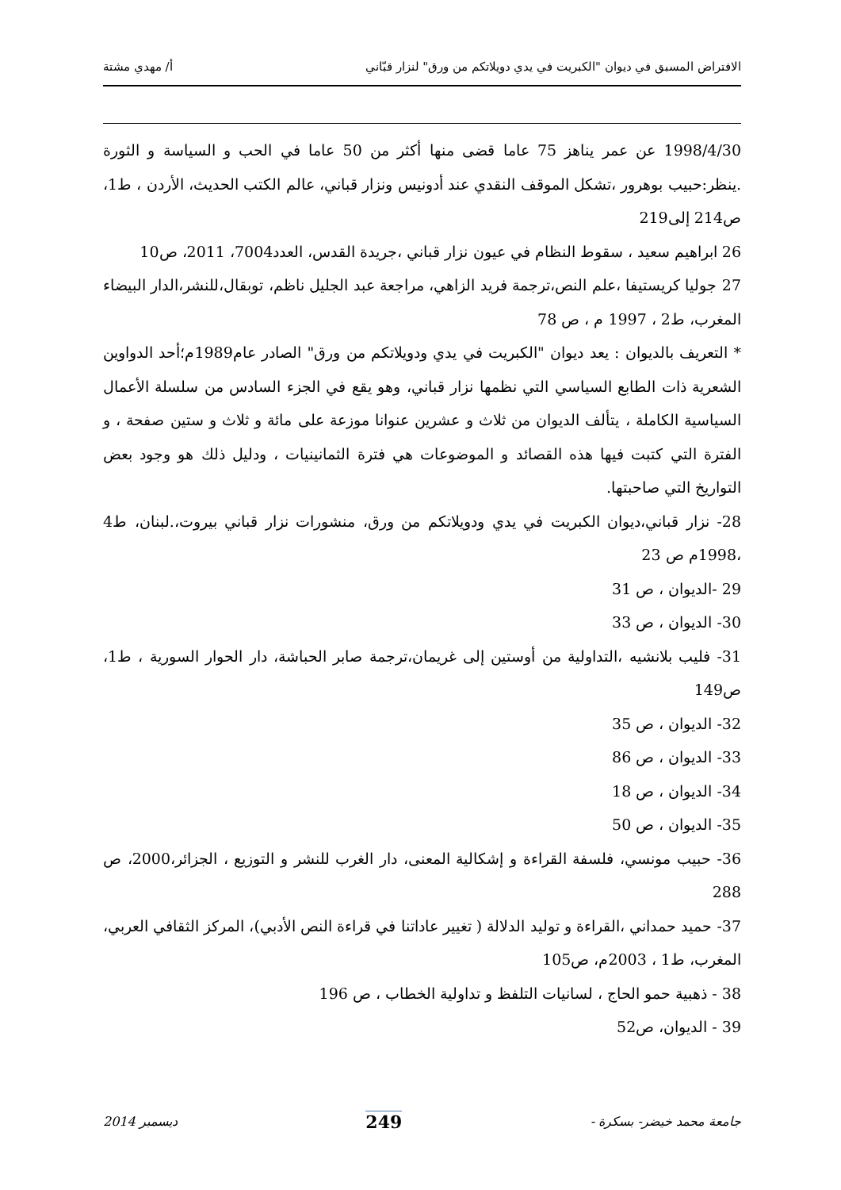الافتراض المسبق في ديوان "الكبريت في يدي دويلاتكم من ورق" لنزار قبّاني أ/ مهدي مشتة
1998/4/30 عن عمر يناهز 75 عاما قضى منها أكثر من 50 عاما في الحب و السياسة و الثورة .ينظر:حبيب بوهرور ،تشكل الموقف النقدي عند أدونيس ونزار قباني، عالم الكتب الحديث، الأردن ، ط1، ص214 إلى219
26 ابراهيم سعيد ، سقوط النظام في عيون نزار قباني ،جريدة القدس، العدد7004، 2011، ص10
27 جوليا كريستيفا ،علم النص،ترجمة فريد الزاهي، مراجعة عبد الجليل ناظم، توبقال،للنشر،الدار البيضاء المغرب، ط2 ، 1997 م ، ص 78
* التعريف بالديوان : يعد ديوان "الكبريت في يدي ودويلاتكم من ورق" الصادر عام1989م؛أحد الدواوين الشعرية ذات الطابع السياسي التي نظمها نزار قباني، وهو يقع في الجزء السادس من سلسلة الأعمال السياسية الكاملة ، يتألف الديوان من ثلاث و عشرين عنوانا موزعة على مائة و ثلاث و ستين صفحة ، و الفترة التي كتبت فيها هذه القصائد و الموضوعات هي فترة الثمانينيات ، ودليل ذلك هو وجود بعض التواريخ التي صاحبتها.
28- نزار قباني،ديوان الكبريت في يدي ودويلاتكم من ورق، منشورات نزار قباني بيروت،.لبنان، ط4 ،1998م ص 23
29 -الديوان ، ص 31
30- الديوان ، ص 33
31- فليب بلانشيه ،التداولية من أوستين إلى غريمان،ترجمة صابر الحباشة، دار الحوار السورية ، ط1، ص149
32- الديوان ، ص 35
33- الديوان ، ص 86
34- الديوان ، ص 18
35- الديوان ، ص 50
36- حبيب مونسي، فلسفة القراءة و إشكالية المعنى، دار الغرب للنشر و التوزيع ، الجزائر،2000، ص 288
37- حميد حمداني ،القراءة و توليد الدلالة ( تغيير عاداتنا في قراءة النص الأدبي)، المركز الثقافي العربي، المغرب، ط1 ، 2003م، ص105
38 - ذهبية حمو الحاج ، لسانيات التلفظ و تداولية الخطاب ، ص 196
39 - الديوان، ص52
جامعة محمد خيضر- بسكرة - 249 ديسمبر 2014